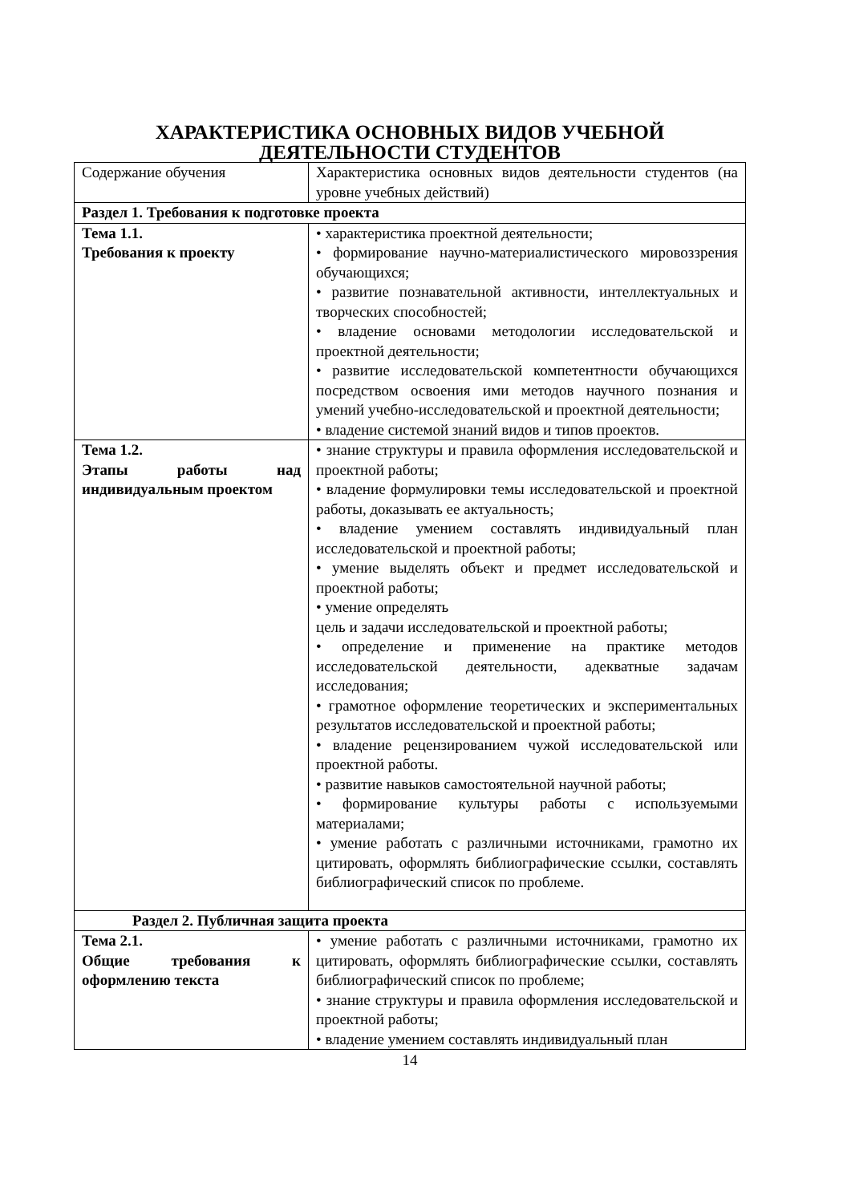ХАРАКТЕРИСТИКА ОСНОВНЫХ ВИДОВ УЧЕБНОЙ ДЕЯТЕЛЬНОСТИ СТУДЕНТОВ
| Содержание обучения | Характеристика основных видов деятельности студентов (на уровне учебных действий) |
| Раздел 1. Требования к подготовке проекта | |
| Тема 1.1. Требования к проекту | • характеристика проектной деятельности; • формирование научно-материалистического мировоззрения обучающихся; • развитие познавательной активности, интеллектуальных и творческих способностей; • владение основами методологии исследовательской и проектной деятельности; • развитие исследовательской компетентности обучающихся посредством освоения ими методов научного познания и умений учебно-исследовательской и проектной деятельности; • владение системой знаний видов и типов проектов. |
| Тема 1.2. Этапы работы над индивидуальным проектом | • знание структуры и правила оформления исследовательской и проектной работы; • владение формулировки темы исследовательской и проектной работы, доказывать ее актуальность; • владение умением составлять индивидуальный план исследовательской и проектной работы; • умение выделять объект и предмет исследовательской и проектной работы; • умение определять цель и задачи исследовательской и проектной работы; • определение и применение на практике методов исследовательской деятельности, адекватные задачам исследования; • грамотное оформление теоретических и экспериментальных результатов исследовательской и проектной работы; • владение рецензированием чужой исследовательской или проектной работы. • развитие навыков самостоятельной научной работы; • формирование культуры работы с используемыми материалами; • умение работать с различными источниками, грамотно их цитировать, оформлять библиографические ссылки, составлять библиографический список по проблеме. |
| Раздел 2. Публичная защита проекта | |
| Тема 2.1. Общие требования к оформлению текста | • умение работать с различными источниками, грамотно их цитировать, оформлять библиографические ссылки, составлять библиографический список по проблеме; • знание структуры и правила оформления исследовательской и проектной работы; • владение умением составлять индивидуальный план |
14